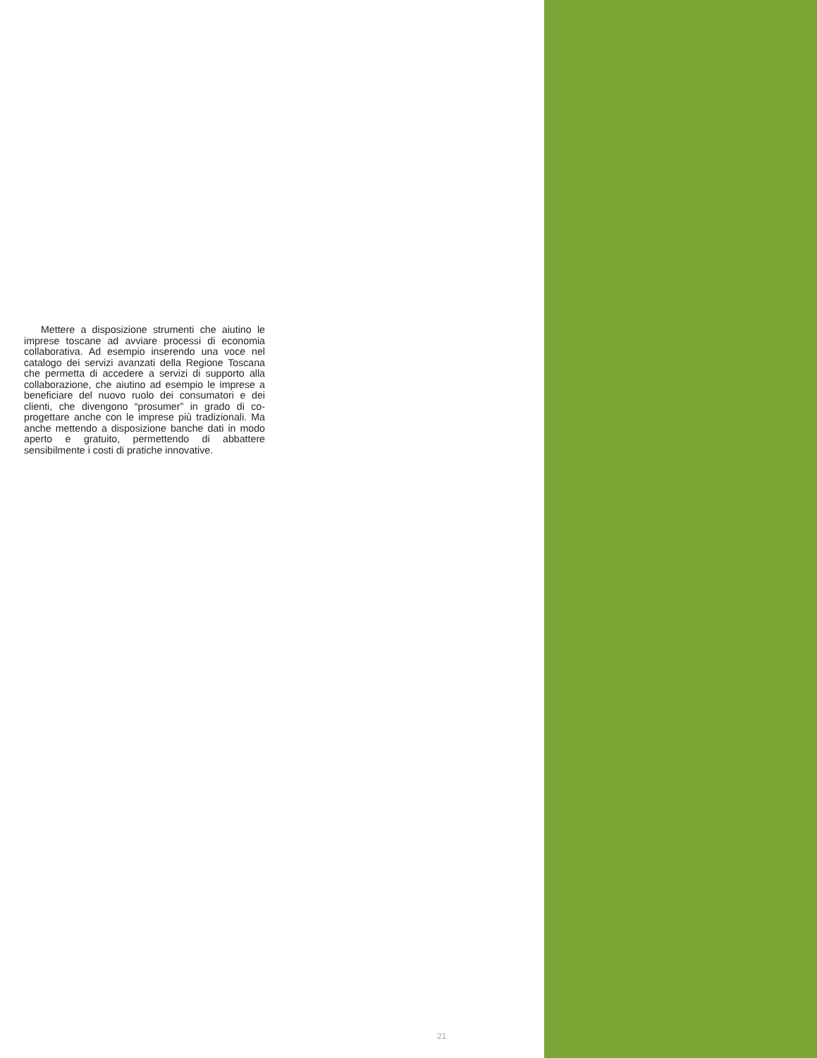Mettere a disposizione strumenti che aiutino le imprese toscane ad avviare processi di economia collaborativa. Ad esempio inserendo una voce nel catalogo dei servizi avanzati della Regione Toscana che permetta di accedere a servizi di supporto alla collaborazione, che aiutino ad esempio le imprese a beneficiare del nuovo ruolo dei consumatori e dei clienti, che divengono “prosumer” in grado di co-progettare anche con le imprese più tradizionali. Ma anche mettendo a disposizione banche dati in modo aperto e gratuito, permettendo di abbattere sensibilmente i costi di pratiche innovative.
21